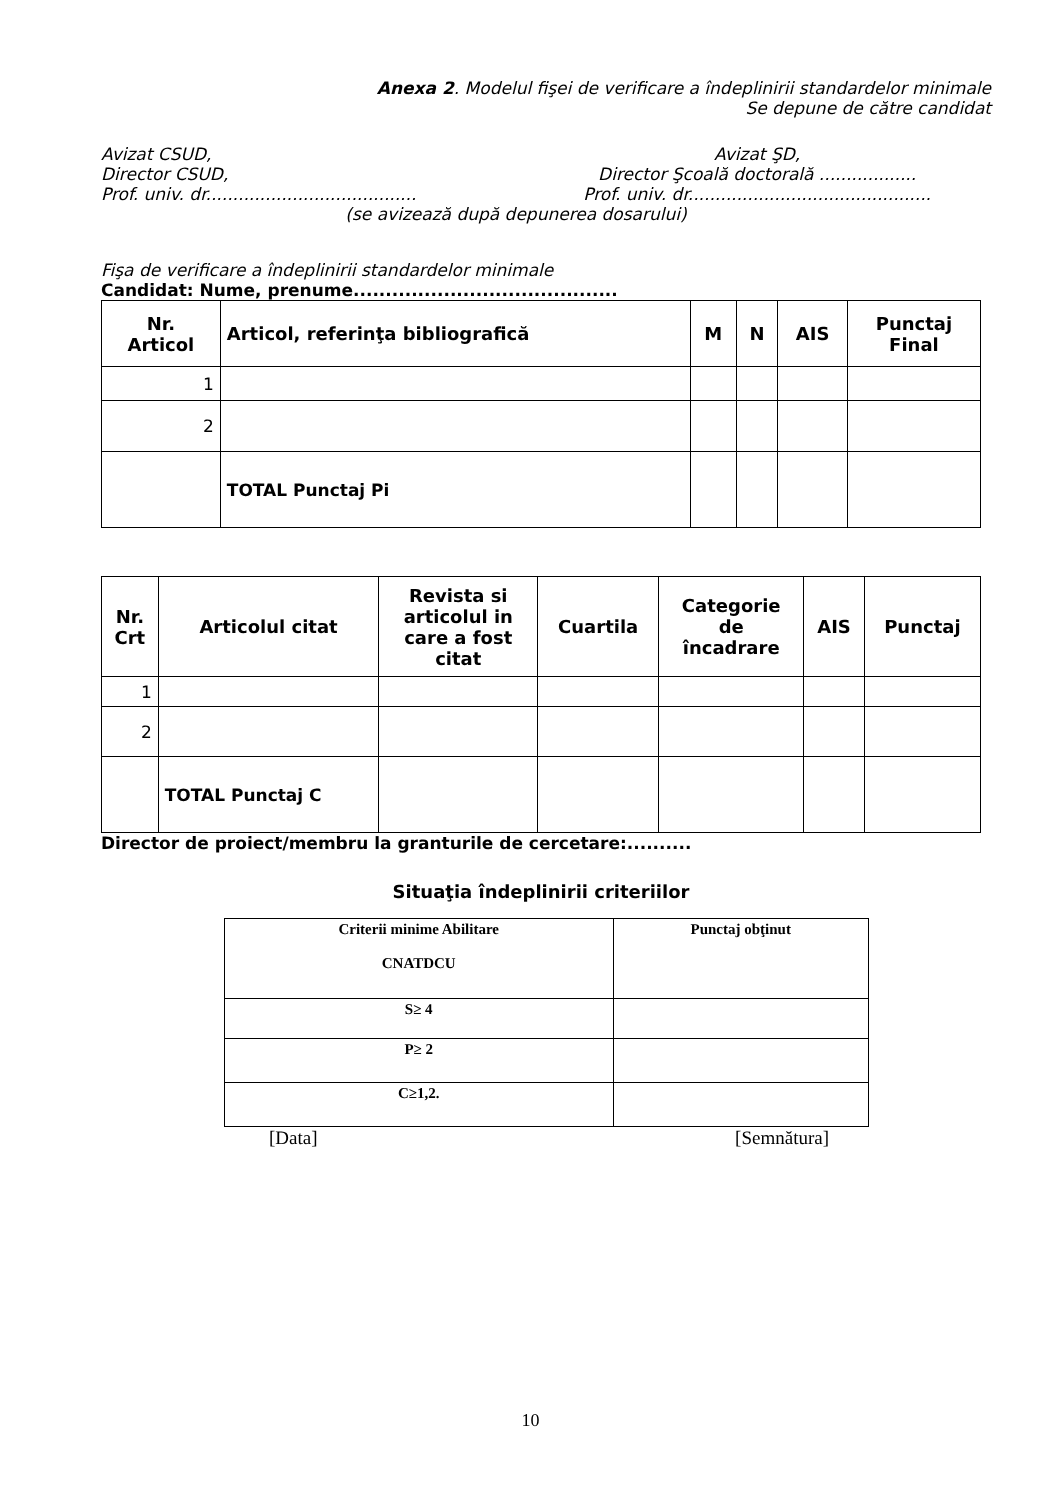Anexa 2. Modelul fişei de verificare a îndeplinirii standardelor minimale
Se depune de către candidat
Avizat CSUD,
Director CSUD,
Prof. univ. dr.......................................
Avizat ŞD,
Director Şcoală doctorală ..................
Prof. univ. dr.............................................
(se avizează după depunerea dosarului)
Fişa de verificare a îndeplinirii standardelor minimale
Candidat: Nume, prenume.........................................
| Nr. Articol | Articol, referinţa bibliografică | M | N | AIS | Punctaj Final |
| --- | --- | --- | --- | --- | --- |
| 1 | | | | | |
| 2 | | | | | |
| | TOTAL Punctaj Pi | | | | |
| Nr. Crt | Articolul citat | Revista si articolul in care a fost citat | Cuartila | Categorie de încadrare | AIS | Punctaj |
| --- | --- | --- | --- | --- | --- | --- |
| 1 | | | | | | |
| 2 | | | | | | |
| | TOTAL Punctaj C | | | | | |
Director de proiect/membru la granturile de cercetare:..........
Situaţia îndeplinirii criteriilor
| Criterii minime Abilitare CNATDCU | Punctaj obţinut |
| S≥ 4 | |
| P≥ 2 | |
| C≥1,2. | |
[Data] [Semnătura]
10